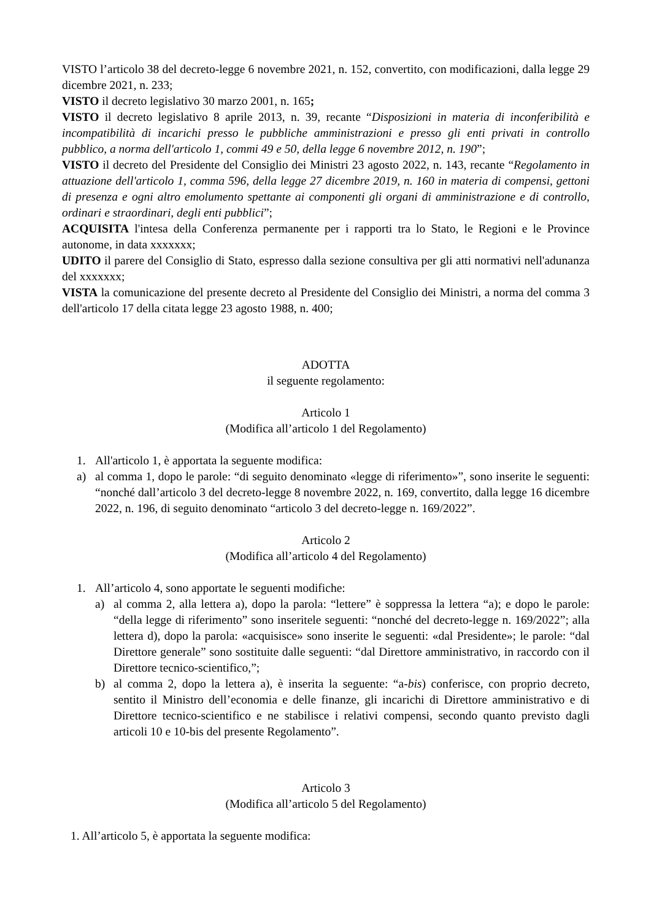VISTO l’articolo 38 del decreto-legge 6 novembre 2021, n. 152, convertito, con modificazioni, dalla legge 29 dicembre 2021, n. 233;
VISTO il decreto legislativo 30 marzo 2001, n. 165;
VISTO il decreto legislativo 8 aprile 2013, n. 39, recante “Disposizioni in materia di inconferibilità e incompatibilità di incarichi presso le pubbliche amministrazioni e presso gli enti privati in controllo pubblico, a norma dell'articolo 1, commi 49 e 50, della legge 6 novembre 2012, n. 190”;
VISTO il decreto del Presidente del Consiglio dei Ministri 23 agosto 2022, n. 143, recante “Regolamento in attuazione dell'articolo 1, comma 596, della legge 27 dicembre 2019, n. 160 in materia di compensi, gettoni di presenza e ogni altro emolumento spettante ai componenti gli organi di amministrazione e di controllo, ordinari e straordinari, degli enti pubblici”;
ACQUISITA l'intesa della Conferenza permanente per i rapporti tra lo Stato, le Regioni e le Province autonome, in data xxxxxxx;
UDITO il parere del Consiglio di Stato, espresso dalla sezione consultiva per gli atti normativi nell'adunanza del xxxxxxx;
VISTA la comunicazione del presente decreto al Presidente del Consiglio dei Ministri, a norma del comma 3 dell'articolo 17 della citata legge 23 agosto 1988, n. 400;
ADOTTA
il seguente regolamento:
Articolo 1
(Modifica all’articolo 1 del Regolamento)
1. All'articolo 1, è apportata la seguente modifica:
a) al comma 1, dopo le parole: “di seguito denominato «legge di riferimento»”, sono inserite le seguenti: “nonché dall’articolo 3 del decreto-legge 8 novembre 2022, n. 169, convertito, dalla legge 16 dicembre 2022, n. 196, di seguito denominato “articolo 3 del decreto-legge n. 169/2022”.
Articolo 2
(Modifica all’articolo 4 del Regolamento)
1. All’articolo 4, sono apportate le seguenti modifiche:
a) al comma 2, alla lettera a), dopo la parola: “lettere” è soppressa la lettera “a); e dopo le parole: “della legge di riferimento” sono inseritele seguenti: “nonché del decreto-legge n. 169/2022”; alla lettera d), dopo la parola: «acquisisce» sono inserite le seguenti: «dal Presidente»; le parole: “dal Direttore generale” sono sostituite dalle seguenti: “dal Direttore amministrativo, in raccordo con il Direttore tecnico-scientifico,”;
b) al comma 2, dopo la lettera a), è inserita la seguente: “a-bis) conferisce, con proprio decreto, sentito il Ministro dell’economia e delle finanze, gli incarichi di Direttore amministrativo e di Direttore tecnico-scientifico e ne stabilisce i relativi compensi, secondo quanto previsto dagli articoli 10 e 10-bis del presente Regolamento”.
Articolo 3
(Modifica all’articolo 5 del Regolamento)
1. All’articolo 5, è apportata la seguente modifica: